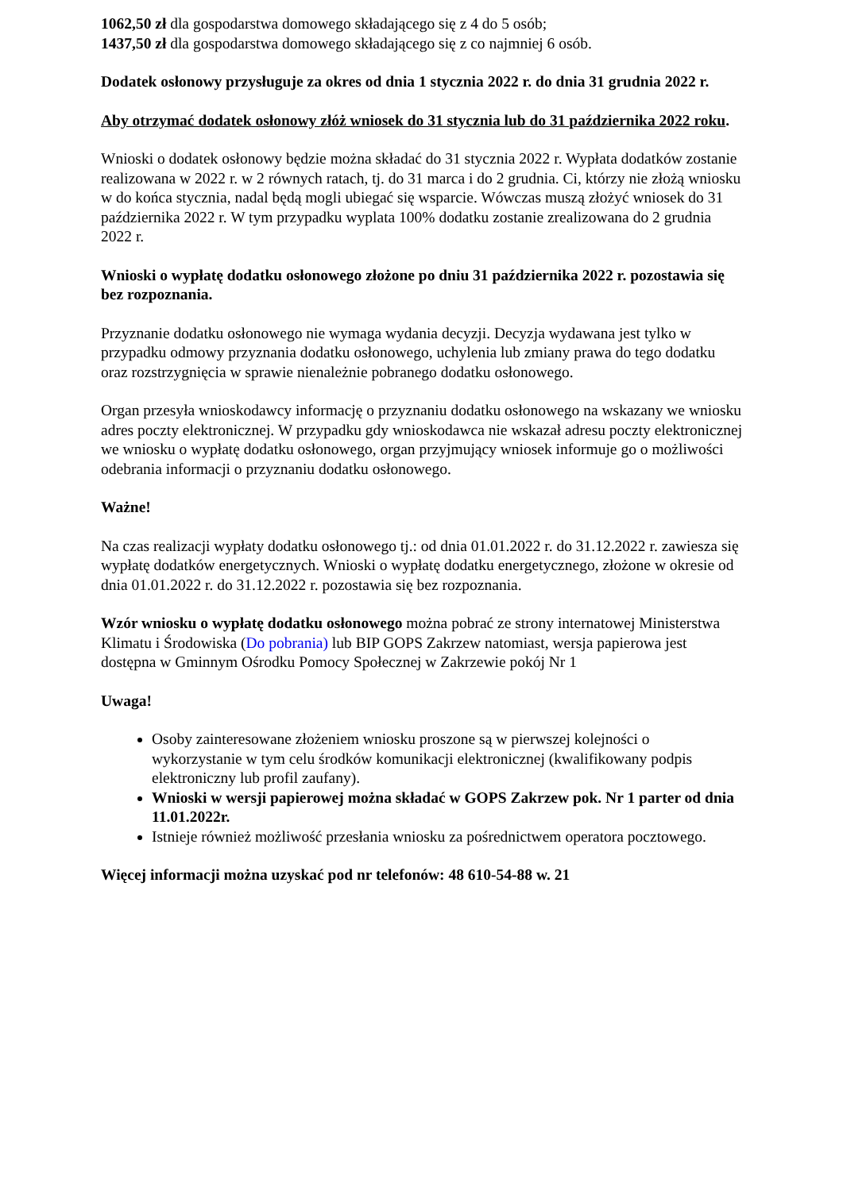1062,50 zł dla gospodarstwa domowego składającego się z 4 do 5 osób;
1437,50 zł dla gospodarstwa domowego składającego się z co najmniej 6 osób.
Dodatek osłonowy przysługuje za okres od dnia 1 stycznia 2022 r. do dnia 31 grudnia 2022 r.
Aby otrzymać dodatek osłonowy złóż wniosek do 31 stycznia lub do 31 października 2022 roku.
Wnioski o dodatek osłonowy będzie można składać do 31 stycznia 2022 r. Wypłata dodatków zostanie realizowana w 2022 r. w 2 równych ratach, tj. do 31 marca i do 2 grudnia. Ci, którzy nie złożą wniosku w do końca stycznia, nadal będą mogli ubiegać się wsparcie. Wówczas muszą złożyć wniosek do 31 października 2022 r. W tym przypadku wyplata 100% dodatku zostanie zrealizowana do 2 grudnia 2022 r.
Wnioski o wypłatę dodatku osłonowego złożone po dniu 31 października 2022 r. pozostawia się bez rozpoznania.
Przyznanie dodatku osłonowego nie wymaga wydania decyzji. Decyzja wydawana jest tylko w przypadku odmowy przyznania dodatku osłonowego, uchylenia lub zmiany prawa do tego dodatku oraz rozstrzygnięcia w sprawie nienależnie pobranego dodatku osłonowego.
Organ przesyła wnioskodawcy informację o przyznaniu dodatku osłonowego na wskazany we wniosku adres poczty elektronicznej. W przypadku gdy wnioskodawca nie wskazał adresu poczty elektronicznej we wniosku o wypłatę dodatku osłonowego, organ przyjmujący wniosek informuje go o możliwości odebrania informacji o przyznaniu dodatku osłonowego.
Ważne!
Na czas realizacji wypłaty dodatku osłonowego tj.: od dnia 01.01.2022 r. do 31.12.2022 r. zawiesza się wypłatę dodatków energetycznych. Wnioski o wypłatę dodatku energetycznego, złożone w okresie od dnia 01.01.2022 r. do 31.12.2022 r. pozostawia się bez rozpoznania.
Wzór wniosku o wypłatę dodatku osłonowego można pobrać ze strony internatowej Ministerstwa Klimatu i Środowiska (Do pobrania) lub BIP GOPS Zakrzew natomiast, wersja papierowa jest dostępna w Gminnym Ośrodku Pomocy Społecznej w Zakrzewie pokój Nr 1
Uwaga!
Osoby zainteresowane złożeniem wniosku proszone są w pierwszej kolejności o wykorzystanie w tym celu środków komunikacji elektronicznej (kwalifikowany podpis elektroniczny lub profil zaufany).
Wnioski w wersji papierowej można składać w GOPS Zakrzew pok. Nr 1 parter od dnia 11.01.2022r.
Istnieje również możliwość przesłania wniosku za pośrednictwem operatora pocztowego.
Więcej informacji można uzyskać pod nr telefonów: 48 610-54-88 w. 21